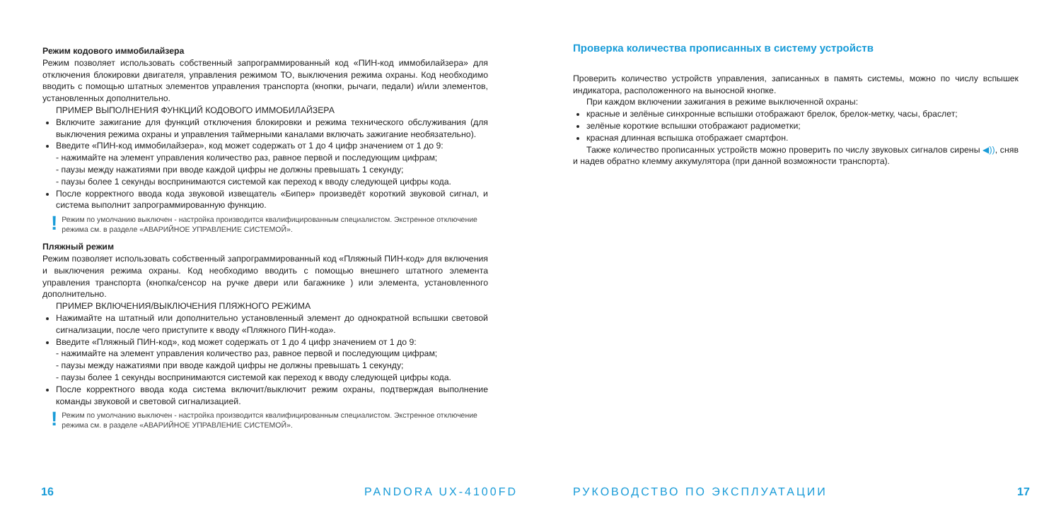Режим кодового иммобилайзера
Режим позволяет использовать собственный запрограммированный код «ПИН-код иммобилайзера» для отключения блокировки двигателя, управления режимом ТО, выключения режима охраны. Код необходимо вводить с помощью штатных элементов управления транспорта (кнопки, рычаги, педали) и/или элементов, установленных дополнительно.
ПРИМЕР ВЫПОЛНЕНИЯ ФУНКЦИЙ КОДОВОГО ИММОБИЛАЙЗЕРА
Включите зажигание для функций отключения блокировки и режима технического обслуживания (для выключения режима охраны и управления таймерными каналами включать зажигание необязательно).
Введите «ПИН-код иммобилайзера», код может содержать от 1 до 4 цифр значением от 1 до 9:
- нажимайте на элемент управления количество раз, равное первой и последующим цифрам;
- паузы между нажатиями при вводе каждой цифры не должны превышать 1 секунду;
- паузы более 1 секунды воспринимаются системой как переход к вводу следующей цифры кода.
После корректного ввода кода звуковой извещатель «Бипер» произведёт короткий звуковой сигнал, и система выполнит запрограммированную функцию.
! Режим по умолчанию выключен - настройка производится квалифицированным специалистом. Экстренное отключение режима см. в разделе «АВАРИЙНОЕ УПРАВЛЕНИЕ СИСТЕМОЙ».
Пляжный режим
Режим позволяет использовать собственный запрограммированный код «Пляжный ПИН-код» для включения и выключения режима охраны. Код необходимо вводить с помощью внешнего штатного элемента управления транспорта (кнопка/сенсор на ручке двери или багажнике ) или элемента, установленного дополнительно.
ПРИМЕР ВКЛЮЧЕНИЯ/ВЫКЛЮЧЕНИЯ ПЛЯЖНОГО РЕЖИМА
Нажимайте на штатный или дополнительно установленный элемент до однократной вспышки световой сигнализации, после чего приступите к вводу «Пляжного ПИН-кода».
Введите «Пляжный ПИН-код», код может содержать от 1 до 4 цифр значением от 1 до 9:
- нажимайте на элемент управления количество раз, равное первой и последующим цифрам;
- паузы между нажатиями при вводе каждой цифры не должны превышать 1 секунду;
- паузы более 1 секунды воспринимаются системой как переход к вводу следующей цифры кода.
После корректного ввода кода система включит/выключит режим охраны, подтверждая выполнение команды звуковой и световой сигнализацией.
! Режим по умолчанию выключен - настройка производится квалифицированным специалистом. Экстренное отключение режима см. в разделе «АВАРИЙНОЕ УПРАВЛЕНИЕ СИСТЕМОЙ».
16 PANDORA UX-4100FD
Проверка количества прописанных в систему устройств
Проверить количество устройств управления, записанных в память системы, можно по числу вспышек индикатора, расположенного на выносной кнопке.
При каждом включении зажигания в режиме выключенной охраны:
красные и зелёные синхронные вспышки отображают брелок, брелок-метку, часы, браслет;
зелёные короткие вспышки отображают радиометки;
красная длинная вспышка отображает смартфон.
Также количество прописанных устройств можно проверить по числу звуковых сигналов сирены ◀)), сняв и надев обратно клемму аккумулятора (при данной возможности транспорта).
РУКОВОДСТВО ПО ЭКСПЛУАТАЦИИ 17